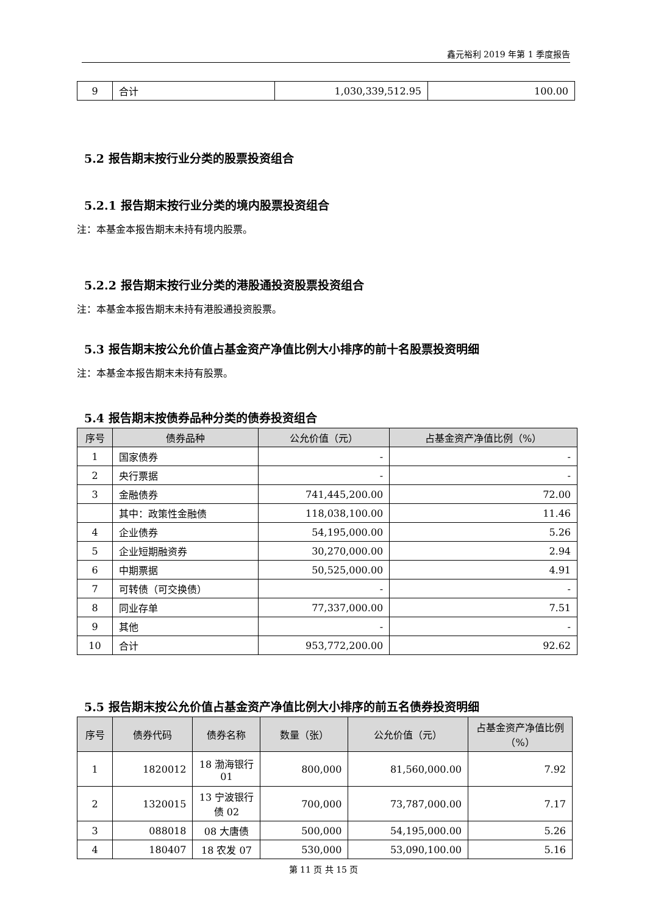鑫元裕利 2019 年第 1 季度报告
| 9 | 合计 | 1,030,339,512.95 | 100.00 |
5.2 报告期末按行业分类的股票投资组合
5.2.1 报告期末按行业分类的境内股票投资组合
注：本基金本报告期末未持有境内股票。
5.2.2 报告期末按行业分类的港股通投资股票投资组合
注：本基金本报告期末未持有港股通投资股票。
5.3 报告期末按公允价值占基金资产净值比例大小排序的前十名股票投资明细
注：本基金本报告期末未持有股票。
5.4 报告期末按债券品种分类的债券投资组合
| 序号 | 债券品种 | 公允价值（元） | 占基金资产净值比例（%） |
| --- | --- | --- | --- |
| 1 | 国家债券 | - | - |
| 2 | 央行票据 | - | - |
| 3 | 金融债券 | 741,445,200.00 | 72.00 |
| | 其中：政策性金融债 | 118,038,100.00 | 11.46 |
| 4 | 企业债券 | 54,195,000.00 | 5.26 |
| 5 | 企业短期融资券 | 30,270,000.00 | 2.94 |
| 6 | 中期票据 | 50,525,000.00 | 4.91 |
| 7 | 可转债（可交换债） | - | - |
| 8 | 同业存单 | 77,337,000.00 | 7.51 |
| 9 | 其他 | - | - |
| 10 | 合计 | 953,772,200.00 | 92.62 |
5.5 报告期末按公允价值占基金资产净值比例大小排序的前五名债券投资明细
| 序号 | 债券代码 | 债券名称 | 数量（张） | 公允价值（元） | 占基金资产净值比例（%） |
| --- | --- | --- | --- | --- | --- |
| 1 | 1820012 | 18 渤海银行 01 | 800,000 | 81,560,000.00 | 7.92 |
| 2 | 1320015 | 13 宁波银行债 02 | 700,000 | 73,787,000.00 | 7.17 |
| 3 | 088018 | 08 大唐债 | 500,000 | 54,195,000.00 | 5.26 |
| 4 | 180407 | 18 农发 07 | 530,000 | 53,090,100.00 | 5.16 |
第 11 页 共 15 页